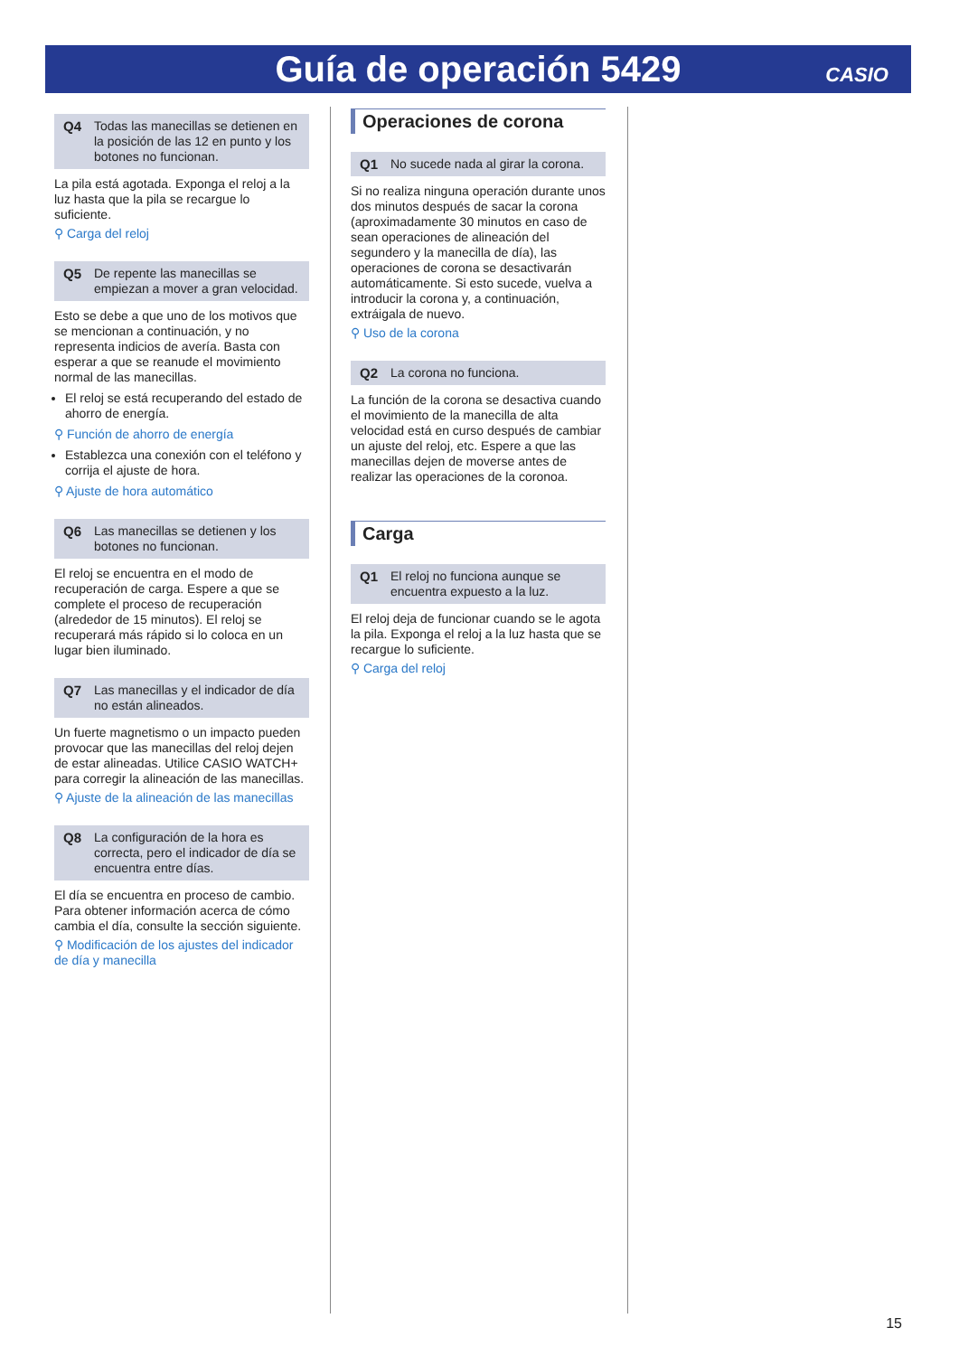Guía de operación 5429
CASIO
Q4 Todas las manecillas se detienen en la posición de las 12 en punto y los botones no funcionan.
La pila está agotada. Exponga el reloj a la luz hasta que la pila se recargue lo suficiente.
⚲ Carga del reloj
Q5 De repente las manecillas se empiezan a mover a gran velocidad.
Esto se debe a que uno de los motivos que se mencionan a continuación, y no representa indicios de avería. Basta con esperar a que se reanude el movimiento normal de las manecillas.
El reloj se está recuperando del estado de ahorro de energía.
⚲ Función de ahorro de energía
Establezca una conexión con el teléfono y corrija el ajuste de hora.
⚲ Ajuste de hora automático
Q6 Las manecillas se detienen y los botones no funcionan.
El reloj se encuentra en el modo de recuperación de carga. Espere a que se complete el proceso de recuperación (alrededor de 15 minutos). El reloj se recuperará más rápido si lo coloca en un lugar bien iluminado.
Q7 Las manecillas y el indicador de día no están alineados.
Un fuerte magnetismo o un impacto pueden provocar que las manecillas del reloj dejen de estar alineadas. Utilice CASIO WATCH+ para corregir la alineación de las manecillas.
⚲ Ajuste de la alineación de las manecillas
Q8 La configuración de la hora es correcta, pero el indicador de día se encuentra entre días.
El día se encuentra en proceso de cambio. Para obtener información acerca de cómo cambia el día, consulte la sección siguiente.
⚲ Modificación de los ajustes del indicador de día y manecilla
Operaciones de corona
Q1 No sucede nada al girar la corona.
Si no realiza ninguna operación durante unos dos minutos después de sacar la corona (aproximadamente 30 minutos en caso de sean operaciones de alineación del segundero y la manecilla de día), las operaciones de corona se desactivarán automáticamente. Si esto sucede, vuelva a introducir la corona y, a continuación, extráigala de nuevo.
⚲ Uso de la corona
Q2 La corona no funciona.
La función de la corona se desactiva cuando el movimiento de la manecilla de alta velocidad está en curso después de cambiar un ajuste del reloj, etc. Espere a que las manecillas dejen de moverse antes de realizar las operaciones de la coronoa.
Carga
Q1 El reloj no funciona aunque se encuentra expuesto a la luz.
El reloj deja de funcionar cuando se le agota la pila. Exponga el reloj a la luz hasta que se recargue lo suficiente.
⚲ Carga del reloj
15